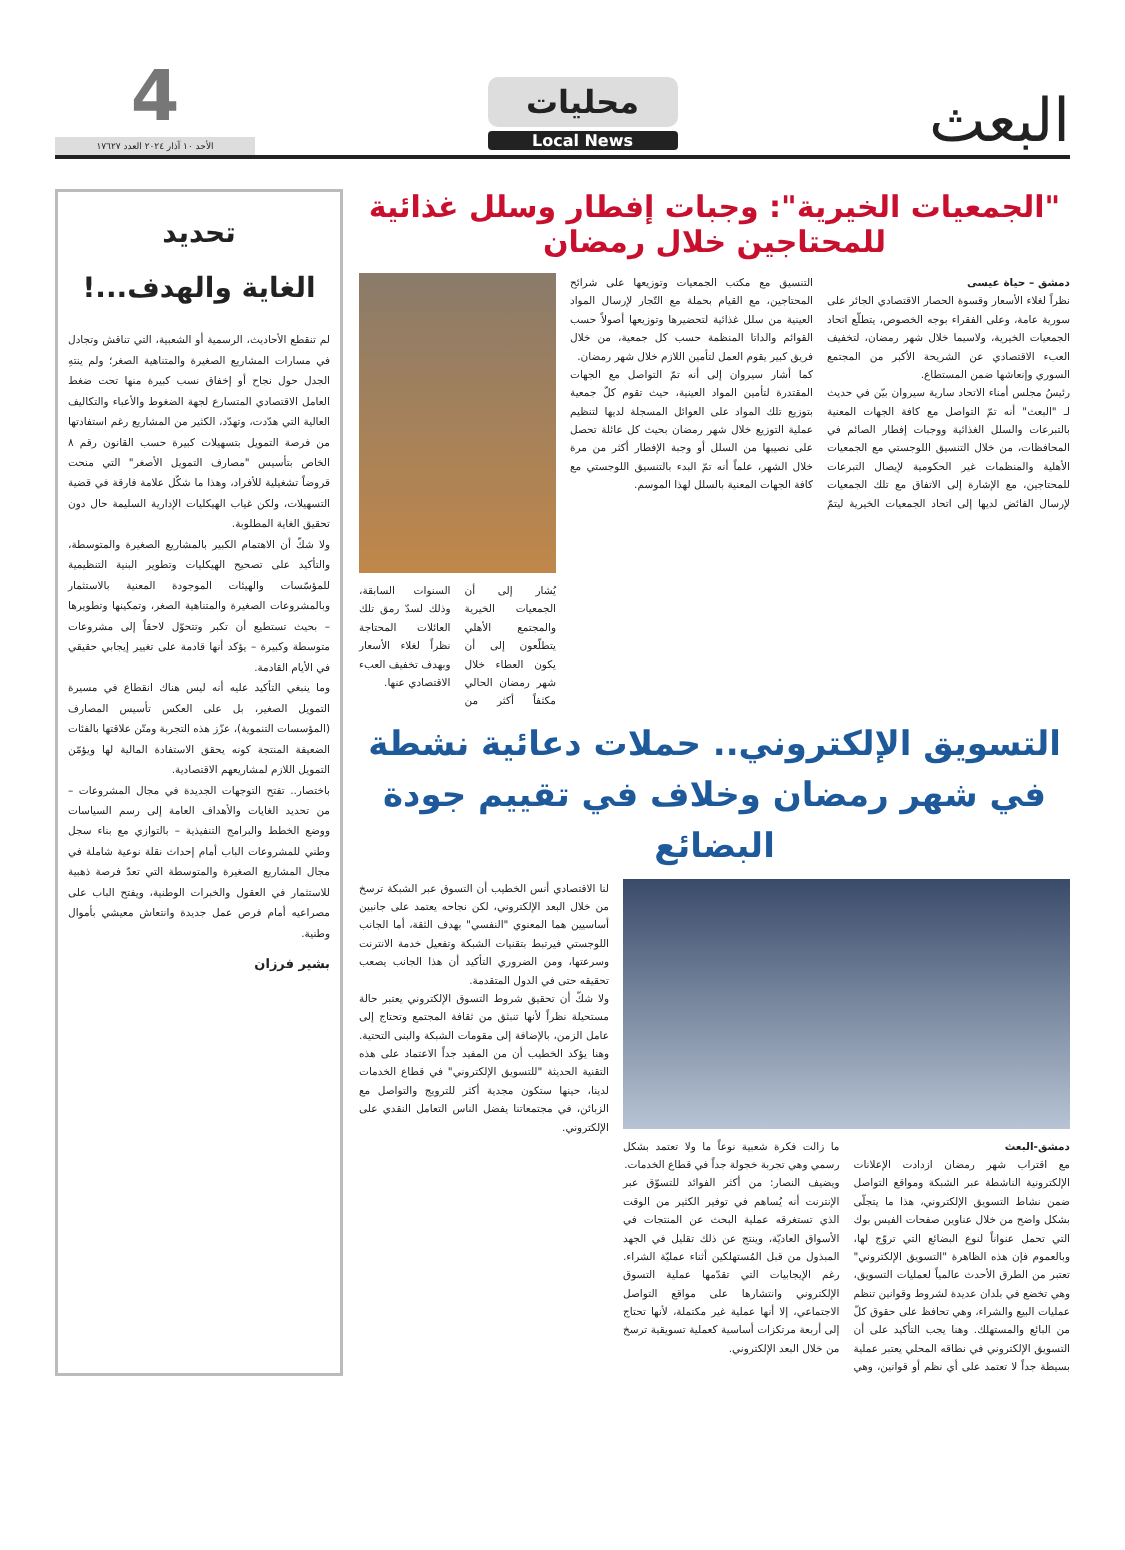البعث
محليات
Local News
4
الأحد ١٠ آذار ٢٠٢٤ العدد ١٧٦٢٧
"الجمعيات الخيرية": وجبات إفطار وسلل غذائية للمحتاجين خلال رمضان
دمشق – حياة عيسى
نظراً لغلاء الأسعار وقسوة الحصار الاقتصادي الجائر على سورية عامة، وعلى الفقراء بوجه الخصوص، يتطلّع اتحاد الجمعيات الخيرية، ولاسيما خلال شهر رمضان، لتخفيف العبء الاقتصادي عن الشريحة الأكبر من المجتمع السوري وإنعاشها ضمن المستطاع.
رئيسُ مجلس أمناء الاتحاد سارية سيروان بيّن في حديث لـ "البعث" أنه تمّ التواصل مع كافة الجهات المعنية بالتبرعات والسلل الغذائية ووجبات إفطار الصائم في المحافظات، من خلال التنسيق اللوجستي مع الجمعيات الأهلية والمنظمات غير الحكومية لإيصال التبرعات للمحتاجين، مع الإشارة إلى الاتفاق مع تلك الجمعيات لإرسال الفائض لديها إلى اتحاد الجمعيات الخيرية ليتمّ التنسيق مع مكتب الجمعيات وتوزيعها على شرائح المحتاجين، مع القيام بحملة مع التّجار لإرسال المواد العينية من سلل غذائية لتحضيرها وتوزيعها أصولاً حسب القوائم والداتا المنظمة حسب كل جمعية، من خلال فريق كبير يقوم العمل لتأمين اللازم خلال شهر رمضان.
كما أشار سيروان إلى أنه تمّ التواصل مع الجهات المقتدرة لتأمين المواد العينية، حيث تقوم كلّ جمعية بتوزيع تلك المواد على العوائل المسجلة لديها لتنظيم عملية التوزيع خلال شهر رمضان بحيث كل عائلة تحصل على نصيبها من السلل أو وجبة الإفطار أكثر من مرة خلال الشهر، علماً أنه تمّ البدء بالتنسيق اللوجستي مع كافة الجهات المعنية بالسلل لهذا الموسم.
يُشار إلى أن الجمعيات الخيرية والمجتمع الأهلي يتطلّعون إلى أن يكون العطاء خلال شهر رمضان الحالي مكثفاً أكثر من السنوات السابقة، وذلك لسدّ رمق تلك العائلات المحتاجة نظراً لغلاء الأسعار وبهدف تخفيف العبء الاقتصادي عنها.
التسويق الإلكتروني.. حملات دعائية نشطة
في شهر رمضان وخلاف في تقييم جودة البضائع
دمشق-البعث
مع اقتراب شهر رمضان ازدادت الإعلانات الإلكترونية الناشطة عبر الشبكة ومواقع التواصل ضمن نشاط التسويق الإلكتروني، هذا ما يتجلّى بشكل واضح من خلال عناوين صفحات الفيس بوك التي تحمل عنواناً لنوع البضائع التي تروّج لها، وبالعموم فإن هذه الظاهرة "التسويق الإلكتروني" تعتبر من الطرق الأحدث عالمياً لعمليات التسويق، وهي تخضع في بلدان عديدة لشروط وقوانين تنظم عمليات البيع والشراء، وهي تحافظ على حقوق كلّ من البائع والمستهلك. وهنا يجب التأكيد على أن التسويق الإلكتروني في نطاقه المحلي يعتبر عملية بسيطة جداً لا تعتمد على أي نظم أو قوانين، وهي ما زالت فكرة شعبية نوعاً ما ولا تعتمد بشكل رسمي وهي تجربة خجولة جداً في قطاع الخدمات.
ويضيف النصار: من أكثر الفوائد للتسوّق عبر الإنترنت أنه يُساهم في توفير الكثير من الوقت الذي تستغرقه عملية البحث عن المنتجات في الأسواق العاديّة، وينتج عن ذلك تقليل في الجهد المبذول من قبل المُستهلكين أثناء عمليّة الشراء. رغم الإيجابيات التي تقدّمها عملية التسوق الإلكتروني وانتشارها على مواقع التواصل الاجتماعي، إلا أنها عملية غير مكتملة، لأنها تحتاج إلى أربعة مرتكزات أساسية كعملية تسويقية ترسخ من خلال البعد الإلكتروني.
لنا الاقتصادي أنس الخطيب أن التسوق عبر الشبكة ترسخ من خلال البعد الإلكتروني، لكن نجاحه يعتمد على جانبين أساسيين هما المعنوي "النفسي" بهدف الثقة، أما الجانب اللوجستي فيرتبط بتقنيات الشبكة وتفعيل خدمة الانترنت وسرعتها، ومن الضروري التأكيد أن هذا الجانب يصعب تحقيقه حتى في الدول المتقدمة.
ولا شكّ أن تحقيق شروط التسوق الإلكتروني يعتبر حالة مستحيلة نظراً لأنها تنبثق من ثقافة المجتمع وتحتاج إلى عامل الزمن، بالإضافة إلى مقومات الشبكة والبنى التحتية. وهنا يؤكد الخطيب أن من المفيد جداً الاعتماد على هذه التقنية الحديثة "للتسويق الإلكتروني" في قطاع الخدمات لدينا، حينها ستكون مجدية أكثر للترويج والتواصل مع الزبائن، في مجتمعاتنا يفضل الناس التعامل النقدي على الإلكتروني.
تحديد
الغاية والهدف...!
لم تنقطع الأحاديث، الرسمية أو الشعبية، التي تناقش وتجادل في مسارات المشاريع الصغيرة والمتناهية الصغر؛ ولم ينتهِ الجدل حول نجاح أو إخفاق نسب كبيرة منها تحت ضغط العامل الاقتصادي المتسارع لجهة الضغوط والأعباء والتكاليف العالية التي هدّدت، وتهدّد، الكثير من المشاريع رغم استفادتها من فرصة التمويل بتسهيلات كبيرة حسب القانون رقم ٨ الخاص بتأسيس "مصارف التمويل الأصغر" التي منحت قروضاً تشغيلية للأفراد، وهذا ما شكّل علامة فارقة في قضية التسهيلات، ولكن غياب الهيكليات الإدارية السليمة حال دون تحقيق الغاية المطلوبة.
ولا شكّ أن الاهتمام الكبير بالمشاريع الصغيرة والمتوسطة، والتأكيد على تصحيح الهيكليات وتطوير البنية التنظيمية للمؤسّسات والهيئات الموجودة المعنية بالاستثمار وبالمشروعات الصغيرة والمتناهية الصغر، وتمكينها وتطويرها – بحيث تستطيع أن تكبر وتتحوّل لاحقاً إلى مشروعات متوسطة وكبيرة – يؤكد أنها قادمة على تغيير إيجابي حقيقي في الأيام القادمة.
وما ينبغي التأكيد عليه أنه ليس هناك انقطاع في مسيرة التمويل الصغير، بل على العكس تأسيس المصارف (المؤسسات التنموية)، عزّز هذه التجربة ومتّن علاقتها بالفئات الضعيفة المنتجة كونه يحقق الاستفادة المالية لها ويؤمّن التمويل اللازم لمشاريعهم الاقتصادية.
باختصار.. تفتح التوجهات الجديدة في مجال المشروعات – من تحديد الغايات والأهداف العامة إلى رسم السياسات ووضع الخطط والبرامج التنفيذية – بالتوازي مع بناء سجل وطني للمشروعات الباب أمام إحداث نقلة نوعية شاملة في مجال المشاريع الصغيرة والمتوسطة التي تعدّ فرصة ذهبية للاستثمار في العقول والخبرات الوطنية، ويفتح الباب على مصراعيه أمام فرص عمل جديدة وانتعاش معيشي بأموال وطنية.
بشير فرزان